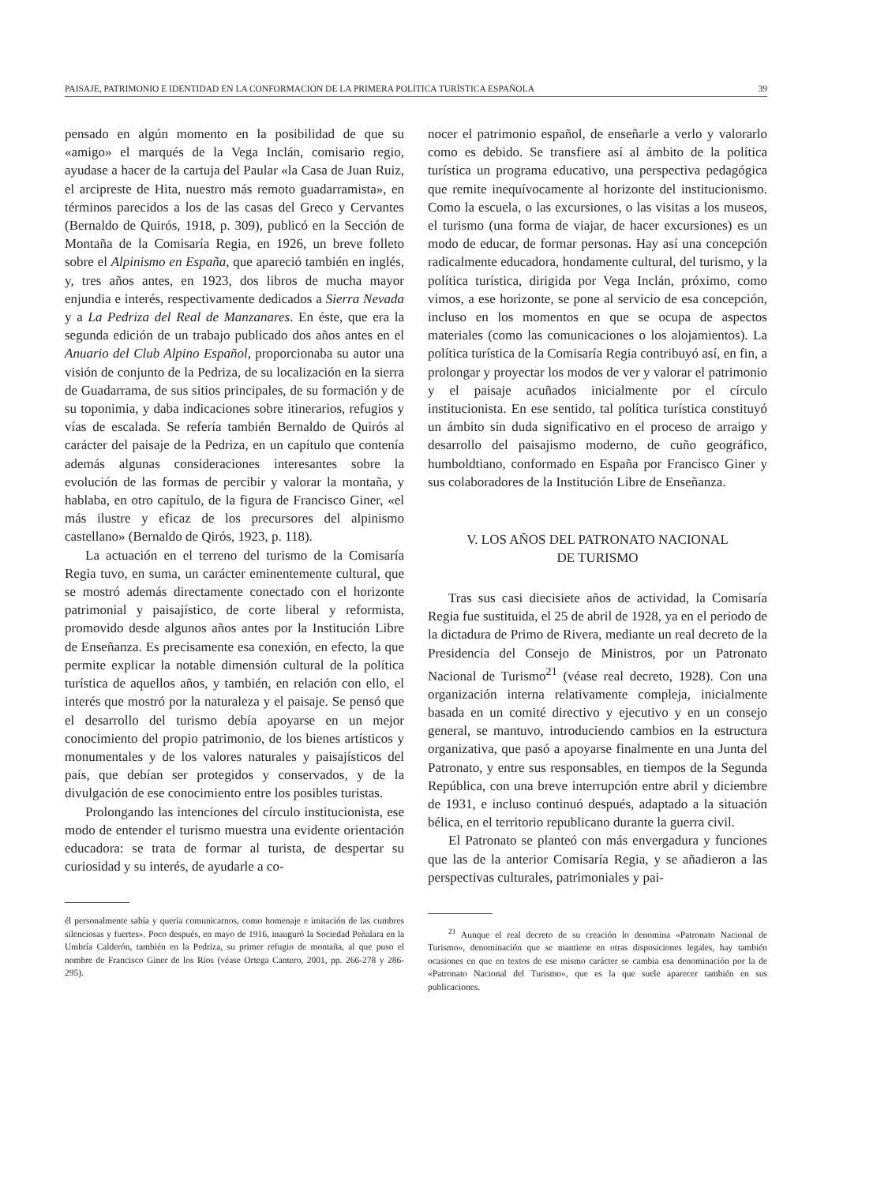PAISAJE, PATRIMONIO E IDENTIDAD EN LA CONFORMACIÓN DE LA PRIMERA POLÍTICA TURÍSTICA ESPAÑOLA 39
pensado en algún momento en la posibilidad de que su «amigo» el marqués de la Vega Inclán, comisario regio, ayudase a hacer de la cartuja del Paular «la Casa de Juan Ruiz, el arcipreste de Hita, nuestro más remoto guadarramista», en términos parecidos a los de las casas del Greco y Cervantes (Bernaldo de Quirós, 1918, p. 309), publicó en la Sección de Montaña de la Comisaría Regia, en 1926, un breve folleto sobre el Alpinismo en España, que apareció también en inglés, y, tres años antes, en 1923, dos libros de mucha mayor enjundia e interés, respectivamente dedicados a Sierra Nevada y a La Pedriza del Real de Manzanares. En éste, que era la segunda edición de un trabajo publicado dos años antes en el Anuario del Club Alpino Español, proporcionaba su autor una visión de conjunto de la Pedriza, de su localización en la sierra de Guadarrama, de sus sitios principales, de su formación y de su toponimia, y daba indicaciones sobre itinerarios, refugios y vías de escalada. Se refería también Bernaldo de Quirós al carácter del paisaje de la Pedriza, en un capítulo que contenía además algunas consideraciones interesantes sobre la evolución de las formas de percibir y valorar la montaña, y hablaba, en otro capítulo, de la figura de Francisco Giner, «el más ilustre y eficaz de los precursores del alpinismo castellano» (Bernaldo de Qirós, 1923, p. 118).
La actuación en el terreno del turismo de la Comisaría Regia tuvo, en suma, un carácter eminentemente cultural, que se mostró además directamente conectado con el horizonte patrimonial y paisajístico, de corte liberal y reformista, promovido desde algunos años antes por la Institución Libre de Enseñanza. Es precisamente esa conexión, en efecto, la que permite explicar la notable dimensión cultural de la política turística de aquellos años, y también, en relación con ello, el interés que mostró por la naturaleza y el paisaje. Se pensó que el desarrollo del turismo debía apoyarse en un mejor conocimiento del propio patrimonio, de los bienes artísticos y monumentales y de los valores naturales y paisajísticos del país, que debían ser protegidos y conservados, y de la divulgación de ese conocimiento entre los posibles turistas.
Prolongando las intenciones del círculo institucionista, ese modo de entender el turismo muestra una evidente orientación educadora: se trata de formar al turista, de despertar su curiosidad y su interés, de ayudarle a co-
él personalmente sabía y quería comunicarnos, como homenaje e imitación de las cumbres silenciosas y fuertes». Poco después, en mayo de 1916, inauguró la Sociedad Peñalara en la Umbría Calderón, también en la Pedriza, su primer refugio de montaña, al que puso el nombre de Francisco Giner de los Ríos (véase Ortega Cantero, 2001, pp. 266-278 y 286-295).
nocer el patrimonio español, de enseñarle a verlo y valorarlo como es debido. Se transfiere así al ámbito de la política turística un programa educativo, una perspectiva pedagógica que remite inequívocamente al horizonte del institucionismo. Como la escuela, o las excursiones, o las visitas a los museos, el turismo (una forma de viajar, de hacer excursiones) es un modo de educar, de formar personas. Hay así una concepción radicalmente educadora, hondamente cultural, del turismo, y la política turística, dirigida por Vega Inclán, próximo, como vimos, a ese horizonte, se pone al servicio de esa concepción, incluso en los momentos en que se ocupa de aspectos materiales (como las comunicaciones o los alojamientos). La política turística de la Comisaría Regia contribuyó así, en fin, a prolongar y proyectar los modos de ver y valorar el patrimonio y el paisaje acuñados inicialmente por el círculo institucionista. En ese sentido, tal política turística constituyó un ámbito sin duda significativo en el proceso de arraigo y desarrollo del paisajismo moderno, de cuño geográfico, humboldtiano, conformado en España por Francisco Giner y sus colaboradores de la Institución Libre de Enseñanza.
V. LOS AÑOS DEL PATRONATO NACIONAL
DE TURISMO
Tras sus casi diecisiete años de actividad, la Comisaría Regia fue sustituida, el 25 de abril de 1928, ya en el periodo de la dictadura de Primo de Rivera, mediante un real decreto de la Presidencia del Consejo de Ministros, por un Patronato Nacional de Turismo<sup>21</sup> (véase real decreto, 1928). Con una organización interna relativamente compleja, inicialmente basada en un comité directivo y ejecutivo y en un consejo general, se mantuvo, introduciendo cambios en la estructura organizativa, que pasó a apoyarse finalmente en una Junta del Patronato, y entre sus responsables, en tiempos de la Segunda República, con una breve interrupción entre abril y diciembre de 1931, e incluso continuó después, adaptado a la situación bélica, en el territorio republicano durante la guerra civil.
El Patronato se planteó con más envergadura y funciones que las de la anterior Comisaría Regia, y se añadieron a las perspectivas culturales, patrimoniales y pai-
<sup>21</sup> Aunque el real decreto de su creación lo denomina «Patronato Nacional de Turismo», denominación que se mantiene en otras disposiciones legales, hay también ocasiones en que en textos de ese mismo carácter se cambia esa denominación por la de «Patronato Nacional del Turismo», que es la que suele aparecer también en sus publicaciones.